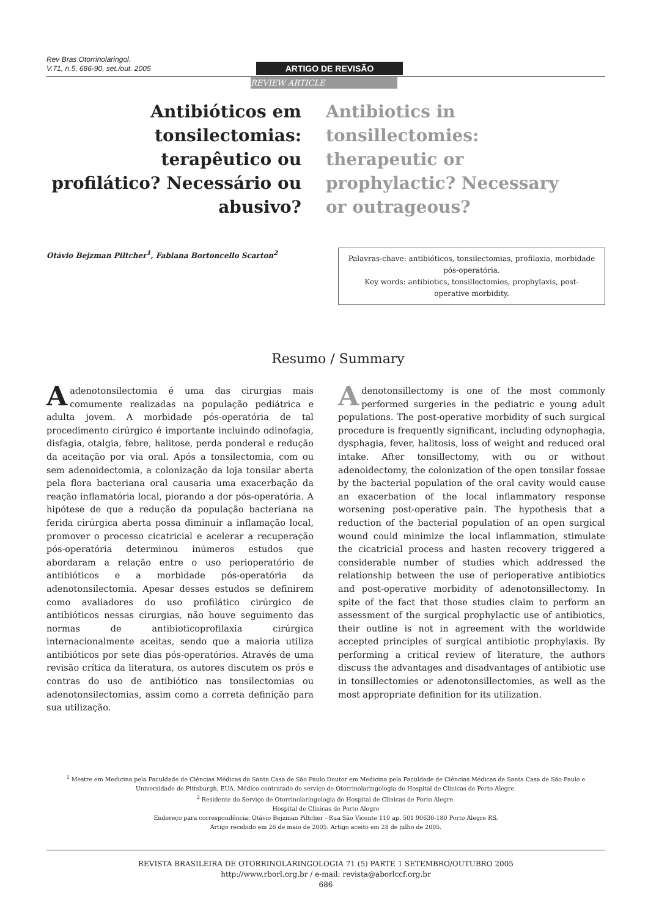Rev Bras Otorrinolaringol.
V.71, n.5, 686-90, set./out. 2005
ARTIGO DE REVISÃO
REVIEW ARTICLE
Antibióticos em tonsilectomias: terapêutico ou profilático? Necessário ou abusivo?
Antibiotics in tonsillectomies: therapeutic or prophylactic? Necessary or outrageous?
Otávio Bejzman Piltcher<sup>1</sup>, Fabiana Bortoncello Scarton<sup>2</sup>
Palavras-chave: antibióticos, tonsilectomias, profilaxia, morbidade pós-operatória.
Key words: antibiotics, tonsillectomies, prophylaxis, post-operative morbidity.
Resumo / Summary
A adenotonsilectomia é uma das cirurgias mais comumente realizadas na população pediátrica e adulta jovem. A morbidade pós-operatória de tal procedimento cirúrgico é importante incluindo odinofagia, disfagia, otalgia, febre, halitose, perda ponderal e redução da aceitação por via oral. Após a tonsilectomia, com ou sem adenoidectomia, a colonização da loja tonsilar aberta pela flora bacteriana oral causaria uma exacerbação da reação inflamatória local, piorando a dor pós-operatória. A hipótese de que a redução da população bacteriana na ferida cirúrgica aberta possa diminuir a inflamação local, promover o processo cicatricial e acelerar a recuperação pós-operatória determinou inúmeros estudos que abordaram a relação entre o uso perioperatório de antibióticos e a morbidade pós-operatória da adenotonsilectomia. Apesar desses estudos se definirem como avaliadores do uso profilático cirúrgico de antibióticos nessas cirurgias, não houve seguimento das normas de antibioticoprofilaxia cirúrgica internacionalmente aceitas, sendo que a maioria utiliza antibióticos por sete dias pós-operatórios. Através de uma revisão crítica da literatura, os autores discutem os prós e contras do uso de antibiótico nas tonsilectomias ou adenotonsilectomias, assim como a correta definição para sua utilização.
Adenotonsillectomy is one of the most commonly performed surgeries in the pediatric e young adult populations. The post-operative morbidity of such surgical procedure is frequently significant, including odynophagia, dysphagia, fever, halitosis, loss of weight and reduced oral intake. After tonsillectomy, with ou or without adenoidectomy, the colonization of the open tonsilar fossae by the bacterial population of the oral cavity would cause an exacerbation of the local inflammatory response worsening post-operative pain. The hypothesis that a reduction of the bacterial population of an open surgical wound could minimize the local inflammation, stimulate the cicatricial process and hasten recovery triggered a considerable number of studies which addressed the relationship between the use of perioperative antibiotics and post-operative morbidity of adenotonsillectomy. In spite of the fact that those studies claim to perform an assessment of the surgical prophylactic use of antibiotics, their outline is not in agreement with the worldwide accepted principles of surgical antibiotic prophylaxis. By performing a critical review of literature, the authors discuss the advantages and disadvantages of antibiotic use in tonsillectomies or adenotonsillectomies, as well as the most appropriate definition for its utilization.
<sup>1</sup> Mestre em Medicina pela Faculdade de Ciências Médicas da Santa Casa de São Paulo Doutor em Medicina pela Faculdade de Ciências Médicas da Santa Casa de São Paulo e Universidade de Pittsburgh, EUA. Médico contratado do serviço de Otorrinolaringologia do Hospital de Clínicas de Porto Alegre.
<sup>2</sup> Residente do Serviço de Otorrinolaringologia do Hospital de Clínicas de Porto Alegre.
Hospital de Clínicas de Porto Alegre
Endereço para correspondência: Otávio Bejzman Piltcher - Rua São Vicente 110 ap. 501 90630-180 Porto Alegre RS.
Artigo recebido em 26 de maio de 2005. Artigo aceito em 28 de julho de 2005.
REVISTA BRASILEIRA DE OTORRINOLARINGOLOGIA 71 (5) PARTE 1 SETEMBRO/OUTUBRO 2005
http://www.rborl.org.br / e-mail: revista@aborlccf.org.br
686